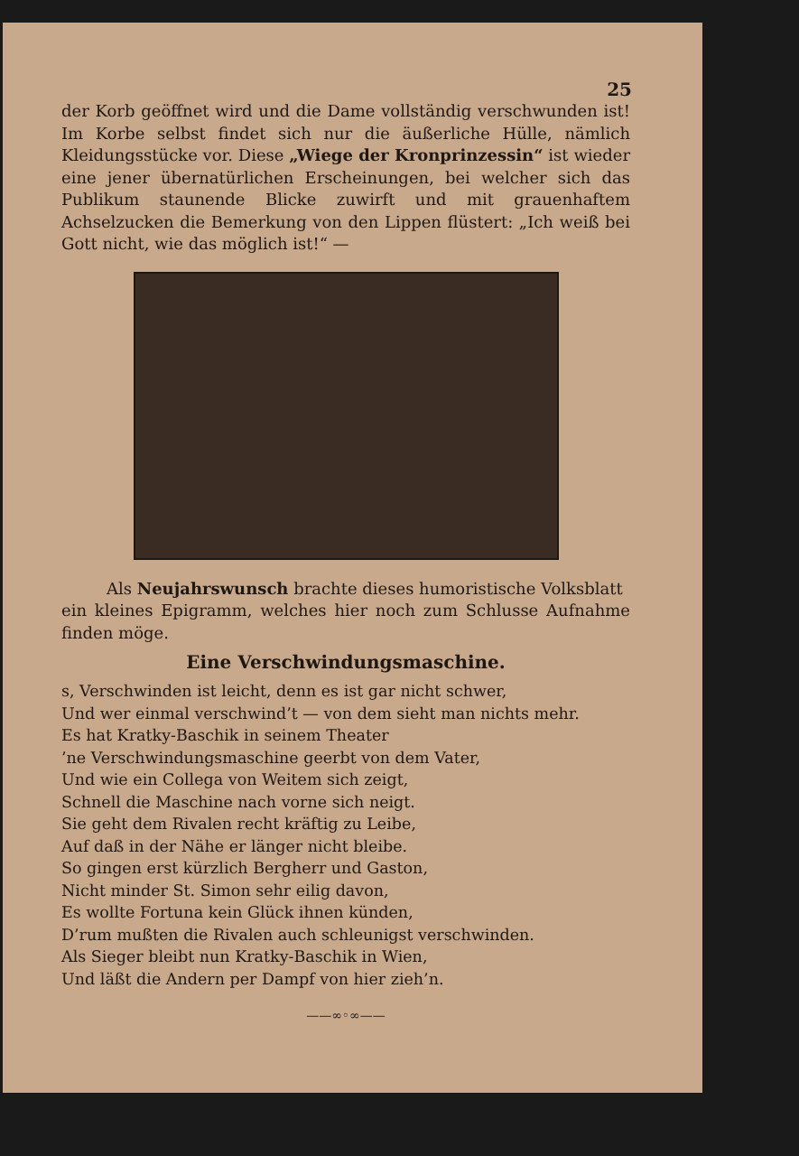25
der Korb geöffnet wird und die Dame vollständig verschwunden ist! Im Korbe selbst findet sich nur die äußerliche Hülle, nämlich Kleidungsstücke vor. Diese „Wiege der Kronprinzessin“ ist wieder eine jener übernatürlichen Erscheinungen, bei welcher sich das Publikum staunende Blicke zuwirft und mit grauenhaftem Achselzucken die Bemerkung von den Lippen flüstert: „Ich weiß bei Gott nicht, wie das möglich ist!“ —
Als Neujahrswunsch brachte dieses humoristische Volksblatt
ein kleines Epigramm, welches hier noch zum Schlusse Aufnahme finden möge.
Eine Verschwindungsmaschine.
s, Verschwinden ist leicht, denn es ist gar nicht schwer,
Und wer einmal verschwind’t — von dem sieht man nichts mehr.
Es hat Kratky-Baschik in seinem Theater
’ne Verschwindungsmaschine geerbt von dem Vater,
Und wie ein Collega von Weitem sich zeigt,
Schnell die Maschine nach vorne sich neigt.
Sie geht dem Rivalen recht kräftig zu Leibe,
Auf daß in der Nähe er länger nicht bleibe.
So gingen erst kürzlich Bergherr und Gaston,
Nicht minder St. Simon sehr eilig davon,
Es wollte Fortuna kein Glück ihnen künden,
D’rum mußten die Rivalen auch schleunigst verschwinden.
Als Sieger bleibt nun Kratky-Baschik in Wien,
Und läßt die Andern per Dampf von hier zieh’n.
——∞◦∞——